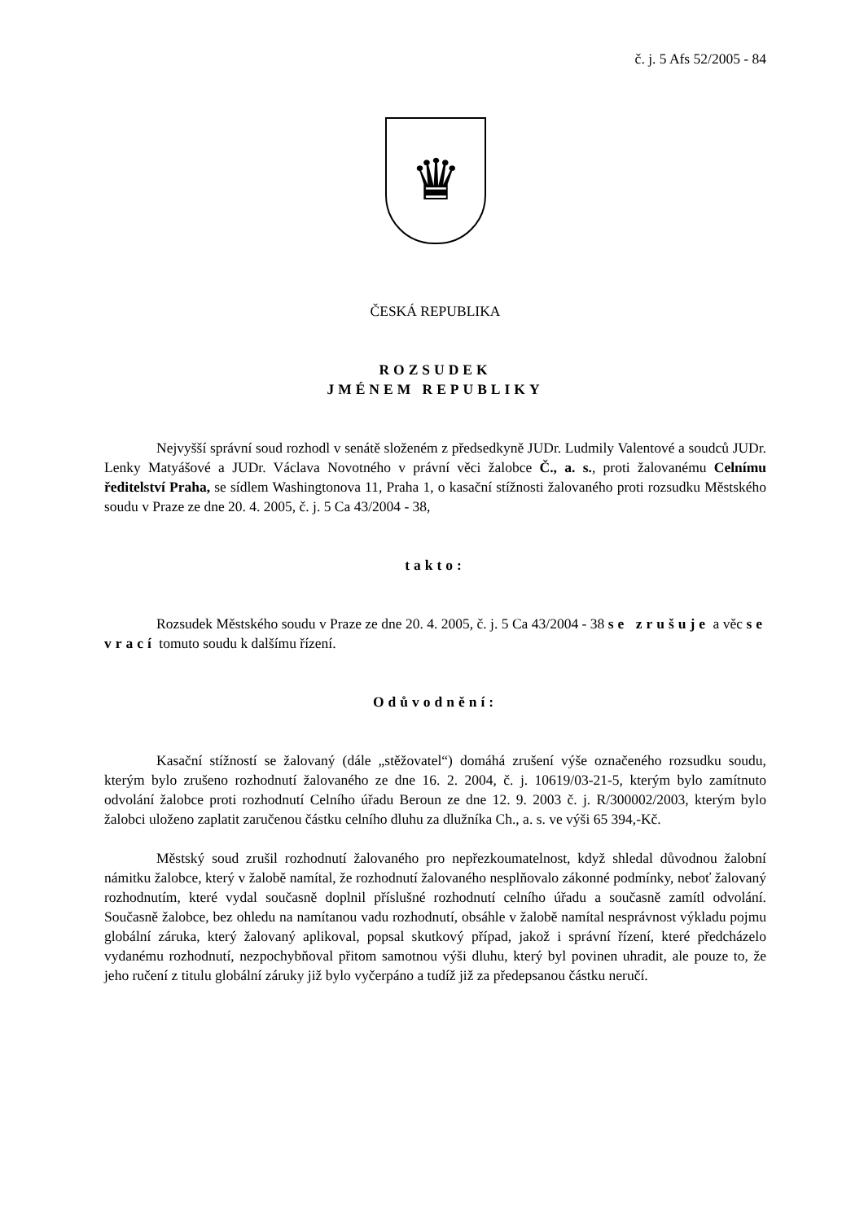č. j. 5 Afs 52/2005 - 84
♛
ČESKÁ REPUBLIKA
ROZSUDEK
JMÉNEM REPUBLIKY
Nejvyšší správní soud rozhodl v senátě složeném z předsedkyně JUDr. Ludmily Valentové a soudců JUDr. Lenky Matyášové a JUDr. Václava Novotného v právní věci žalobce Č., a. s., proti žalovanému Celnímu ředitelství Praha, se sídlem Washingtonova 11, Praha 1, o kasační stížnosti žalovaného proti rozsudku Městského soudu v Praze ze dne 20. 4. 2005, č. j. 5 Ca 43/2004 - 38,
takto:
Rozsudek Městského soudu v Praze ze dne 20. 4. 2005, č. j. 5 Ca 43/2004 - 38 se zrušuje a věc se vrací tomuto soudu k dalšímu řízení.
Odůvodnění:
Kasační stížností se žalovaný (dále „stěžovatel“) domáhá zrušení výše označeného rozsudku soudu, kterým bylo zrušeno rozhodnutí žalovaného ze dne 16. 2. 2004, č. j. 10619/03-21-5, kterým bylo zamítnuto odvolání žalobce proti rozhodnutí Celního úřadu Beroun ze dne 12. 9. 2003 č. j. R/300002/2003, kterým bylo žalobci uloženo zaplatit zaručenou částku celního dluhu za dlužníka Ch., a. s. ve výši 65 394,-Kč.
Městský soud zrušil rozhodnutí žalovaného pro nepřezkoumatelnost, když shledal důvodnou žalobní námitku žalobce, který v žalobě namítal, že rozhodnutí žalovaného nesplňovalo zákonné podmínky, neboť žalovaný rozhodnutím, které vydal současně doplnil příslušné rozhodnutí celního úřadu a současně zamítl odvolání. Současně žalobce, bez ohledu na namítanou vadu rozhodnutí, obsáhle v žalobě namítal nesprávnost výkladu pojmu globální záruka, který žalovaný aplikoval, popsal skutkový případ, jakož i správní řízení, které předcházelo vydanému rozhodnutí, nezpochybňoval přitom samotnou výši dluhu, který byl povinen uhradit, ale pouze to, že jeho ručení z titulu globální záruky již bylo vyčerpáno a tudíž již za předepsanou částku neručí.